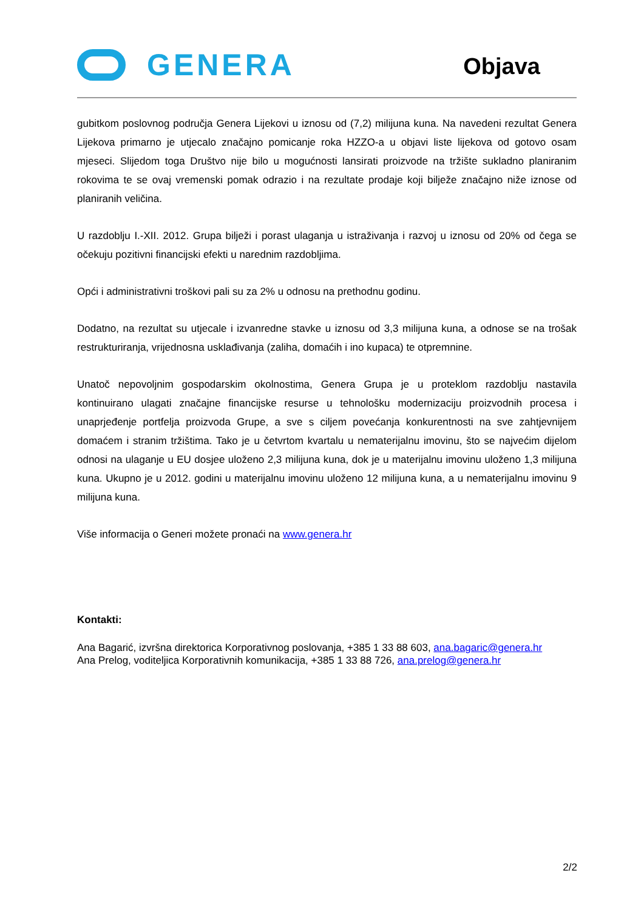GENERA
Objava
gubitkom poslovnog područja Genera Lijekovi u iznosu od (7,2) milijuna kuna. Na navedeni rezultat Genera Lijekova primarno je utjecalo značajno pomicanje roka HZZO-a u objavi liste lijekova od gotovo osam mjeseci. Slijedom toga Društvo nije bilo u mogućnosti lansirati proizvode na tržište sukladno planiranim rokovima te se ovaj vremenski pomak odrazio i na rezultate prodaje koji bilježe značajno niže iznose od planiranih veličina.
U razdoblju I.-XII. 2012. Grupa bilježi i porast ulaganja u istraživanja i razvoj u iznosu od 20% od čega se očekuju pozitivni financijski efekti u narednim razdobljima.
Opći i administrativni troškovi pali su za 2% u odnosu na prethodnu godinu.
Dodatno, na rezultat su utjecale i izvanredne stavke u iznosu od 3,3 milijuna kuna, a odnose se na trošak restrukturiranja, vrijednosna usklađivanja (zaliha, domaćih i ino kupaca) te otpremnine.
Unatoč nepovoljnim gospodarskim okolnostima, Genera Grupa je u proteklom razdoblju nastavila kontinuirano ulagati značajne financijske resurse u tehnološku modernizaciju proizvodnih procesa i unaprjeđenje portfelja proizvoda Grupe, a sve s ciljem povećanja konkurentnosti na sve zahtjevnijem domaćem i stranim tržištima. Tako je u četvrtom kvartalu u nematerijalnu imovinu, što se najvećim dijelom odnosi na ulaganje u EU dosjee uloženo 2,3 milijuna kuna, dok je u materijalnu imovinu uloženo 1,3 milijuna kuna. Ukupno je u 2012. godini u materijalnu imovinu uloženo 12 milijuna kuna, a u nematerijalnu imovinu 9 milijuna kuna.
Više informacija o Generi možete pronaći na www.genera.hr
Kontakti:
Ana Bagarić, izvršna direktorica Korporativnog poslovanja, +385 1 33 88 603, ana.bagaric@genera.hr
Ana Prelog, voditeljica Korporativnih komunikacija, +385 1 33 88 726, ana.prelog@genera.hr
2/2